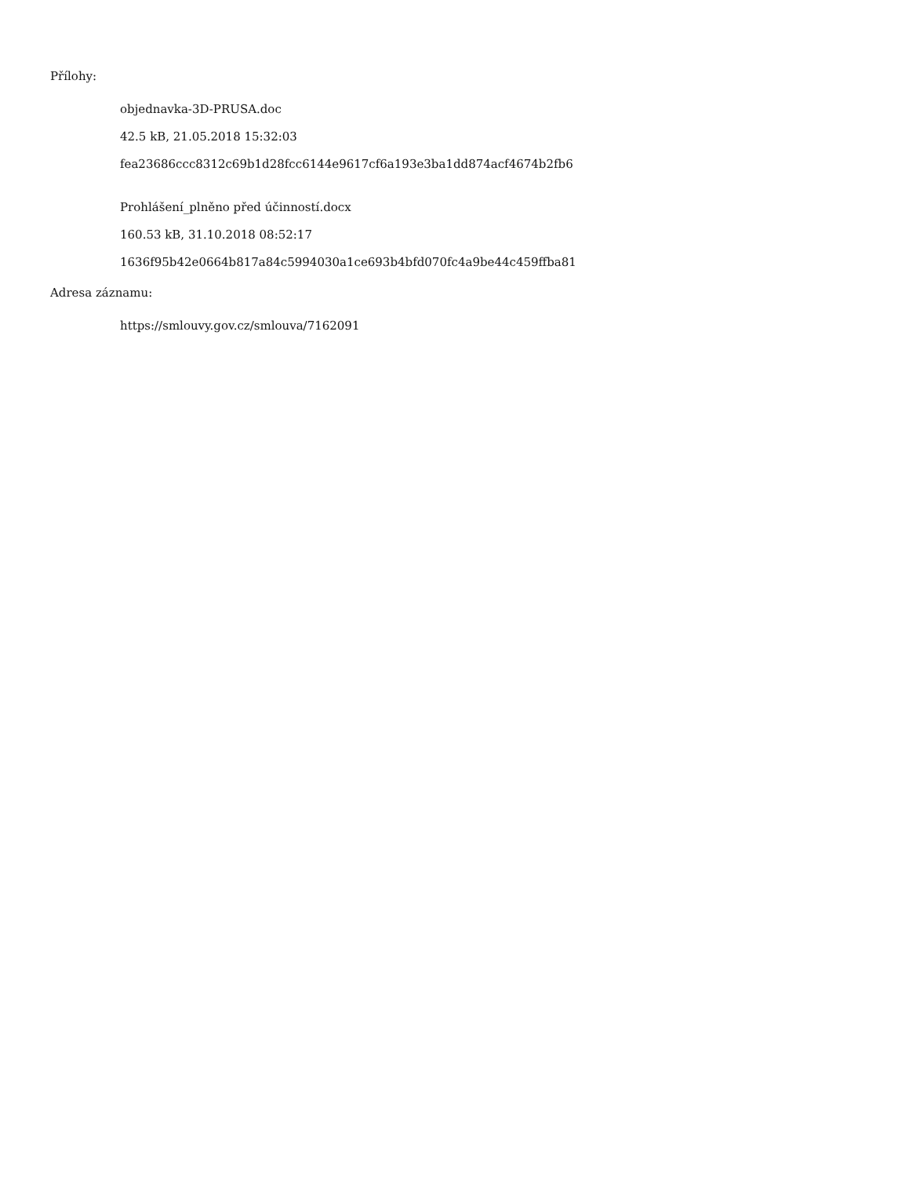Přílohy:
objednavka-3D-PRUSA.doc
42.5 kB, 21.05.2018 15:32:03
fea23686ccc8312c69b1d28fcc6144e9617cf6a193e3ba1dd874acf4674b2fb6
Prohlášení_plněno před účinností.docx
160.53 kB, 31.10.2018 08:52:17
1636f95b42e0664b817a84c5994030a1ce693b4bfd070fc4a9be44c459ffba81
Adresa záznamu:
https://smlouvy.gov.cz/smlouva/7162091